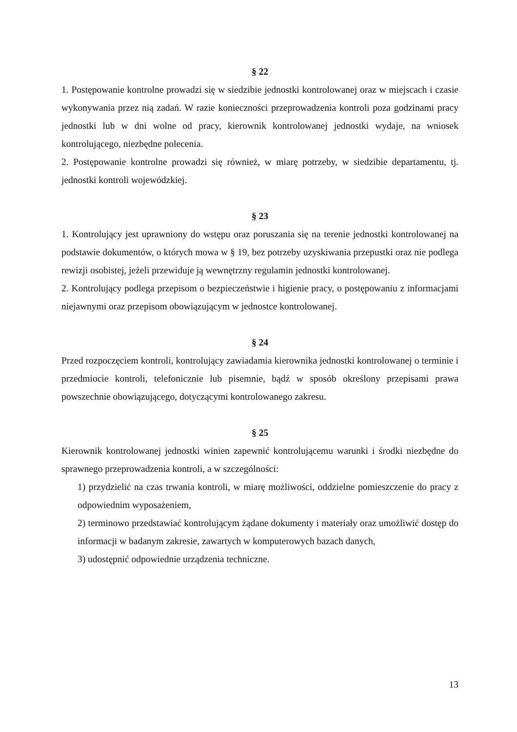§ 22
1. Postępowanie kontrolne prowadzi się w siedzibie jednostki kontrolowanej oraz w miejscach i czasie wykonywania przez nią zadań. W razie konieczności przeprowadzenia kontroli poza godzinami pracy jednostki lub w dni wolne od pracy, kierownik kontrolowanej jednostki wydaje, na wniosek kontrolującego, niezbędne polecenia.
2. Postępowanie kontrolne prowadzi się również, w miarę potrzeby, w siedzibie departamentu, tj. jednostki kontroli wojewódzkiej.
§ 23
1. Kontrolujący jest uprawniony do wstępu oraz poruszania się na terenie jednostki kontrolowanej na podstawie dokumentów, o których mowa w § 19, bez potrzeby uzyskiwania przepustki oraz nie podlega rewizji osobistej, jeżeli przewiduje ją wewnętrzny regulamin jednostki kontrolowanej.
2. Kontrolujący podlega przepisom o bezpieczeństwie i higienie pracy, o postępowaniu z informacjami niejawnymi oraz przepisom obowiązującym w jednostce kontrolowanej.
§ 24
Przed rozpoczęciem kontroli, kontrolujący zawiadamia kierownika jednostki kontrolowanej o terminie i przedmiocie kontroli, telefonicznie lub pisemnie, bądź w sposób określony przepisami prawa powszechnie obowiązującego, dotyczącymi kontrolowanego zakresu.
§ 25
Kierownik kontrolowanej jednostki winien zapewnić kontrolującemu warunki i środki niezbędne do sprawnego przeprowadzenia kontroli, a w szczególności:
1) przydzielić na czas trwania kontroli, w miarę możliwości, oddzielne pomieszczenie do pracy z odpowiednim wyposażeniem,
2) terminowo przedstawiać kontrolującym żądane dokumenty i materiały oraz umożliwić dostęp do informacji w badanym zakresie, zawartych w komputerowych bazach danych,
3) udostępnić odpowiednie urządzenia techniczne.
13